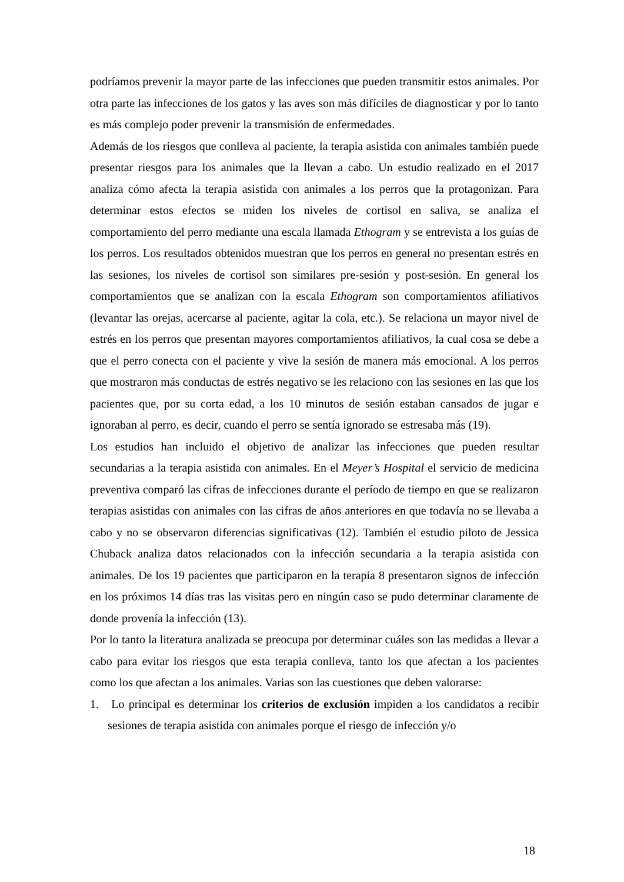podríamos prevenir la mayor parte de las infecciones que pueden transmitir estos animales. Por otra parte las infecciones de los gatos y las aves son más difíciles de diagnosticar y por lo tanto es más complejo poder prevenir la transmisión de enfermedades.
Además de los riesgos que conlleva al paciente, la terapia asistida con animales también puede presentar riesgos para los animales que la llevan a cabo. Un estudio realizado en el 2017 analiza cómo afecta la terapia asistida con animales a los perros que la protagonizan. Para determinar estos efectos se miden los niveles de cortisol en saliva, se analiza el comportamiento del perro mediante una escala llamada Ethogram y se entrevista a los guías de los perros. Los resultados obtenidos muestran que los perros en general no presentan estrés en las sesiones, los niveles de cortisol son similares pre-sesión y post-sesión. En general los comportamientos que se analizan con la escala Ethogram son comportamientos afiliativos (levantar las orejas, acercarse al paciente, agitar la cola, etc.). Se relaciona un mayor nivel de estrés en los perros que presentan mayores comportamientos afiliativos, la cual cosa se debe a que el perro conecta con el paciente y vive la sesión de manera más emocional. A los perros que mostraron más conductas de estrés negativo se les relaciono con las sesiones en las que los pacientes que, por su corta edad, a los 10 minutos de sesión estaban cansados de jugar e ignoraban al perro, es decir, cuando el perro se sentía ignorado se estresaba más (19).
Los estudios han incluido el objetivo de analizar las infecciones que pueden resultar secundarias a la terapia asistida con animales. En el Meyer’s Hospital el servicio de medicina preventiva comparó las cifras de infecciones durante el período de tiempo en que se realizaron terapias asistidas con animales con las cifras de años anteriores en que todavía no se llevaba a cabo y no se observaron diferencias significativas (12). También el estudio piloto de Jessica Chuback analiza datos relacionados con la infección secundaria a la terapia asistida con animales. De los 19 pacientes que participaron en la terapia 8 presentaron signos de infección en los próximos 14 días tras las visitas pero en ningún caso se pudo determinar claramente de donde provenía la infección (13).
Por lo tanto la literatura analizada se preocupa por determinar cuáles son las medidas a llevar a cabo para evitar los riesgos que esta terapia conlleva, tanto los que afectan a los pacientes como los que afectan a los animales. Varias son las cuestiones que deben valorarse:
1. Lo principal es determinar los criterios de exclusión impiden a los candidatos a recibir sesiones de terapia asistida con animales porque el riesgo de infección y/o
18